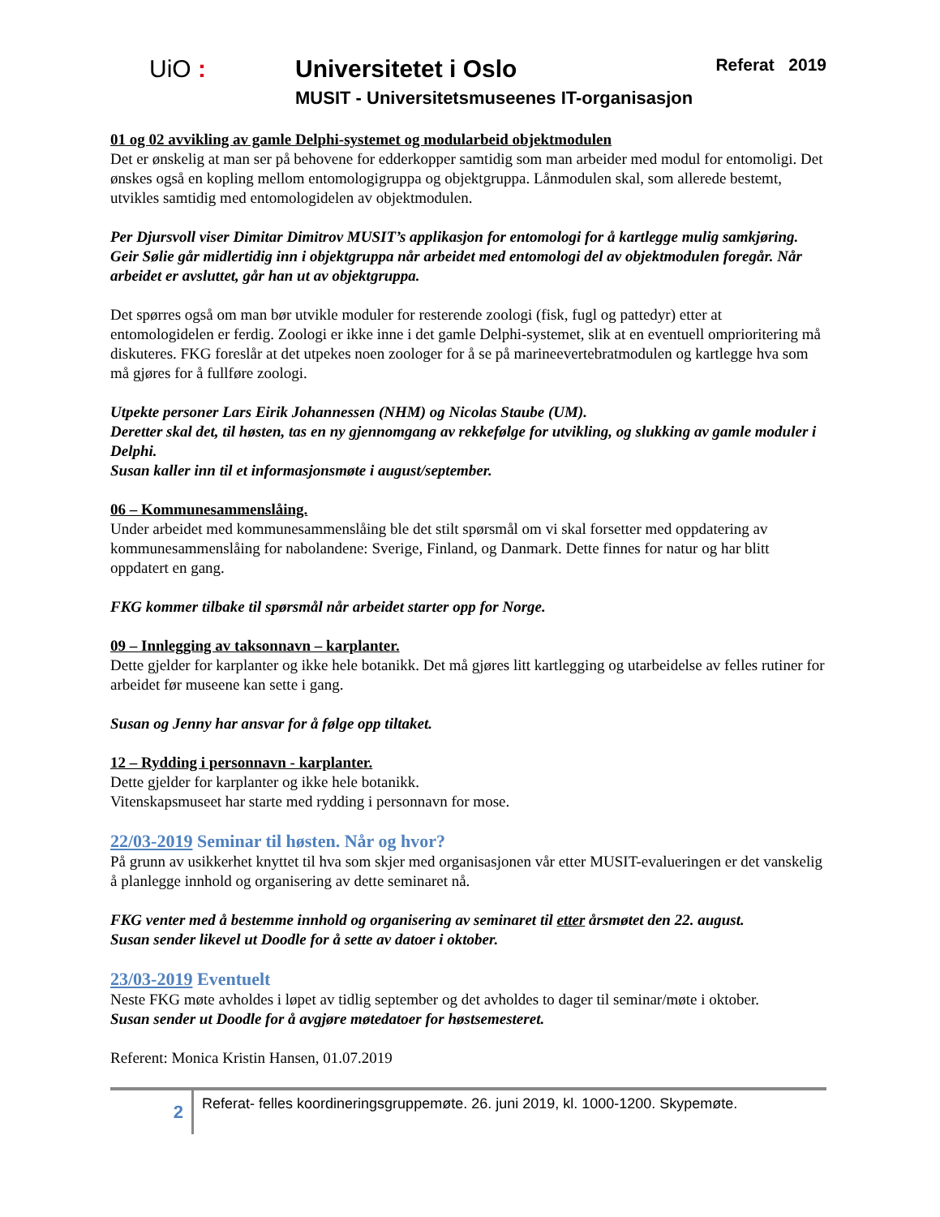UiO : Universitetet i Oslo
MUSIT - Universitetsmuseenes IT-organisasjon
Referat 2019
01 og 02 avvikling av gamle Delphi-systemet og modularbeid objektmodulen
Det er ønskelig at man ser på behovene for edderkopper samtidig som man arbeider med modul for entomoligi. Det ønskes også en kopling mellom entomologigruppa og objektgruppa. Lånmodulen skal, som allerede bestemt, utvikles samtidig med entomologidelen av objektmodulen.
Per Djursvoll viser Dimitar Dimitrov MUSIT’s applikasjon for entomologi for å kartlegge mulig samkjøring.
Geir Sølie går midlertidig inn i objektgruppa når arbeidet med entomologi del av objektmodulen foregår. Når arbeidet er avsluttet, går han ut av objektgruppa.
Det spørres også om man bør utvikle moduler for resterende zoologi (fisk, fugl og pattedyr) etter at entomologidelen er ferdig. Zoologi er ikke inne i det gamle Delphi-systemet, slik at en eventuell omprioritering må diskuteres. FKG foreslår at det utpekes noen zoologer for å se på marineevertebratmodulen og kartlegge hva som må gjøres for å fullføre zoologi.
Utpekte personer Lars Eirik Johannessen (NHM) og Nicolas Staube (UM).
Deretter skal det, til høsten, tas en ny gjennomgang av rekkefølge for utvikling, og slukking av gamle moduler i Delphi.
Susan kaller inn til et informasjonsmøte i august/september.
06 – Kommunesammenslåing.
Under arbeidet med kommunesammenslåing ble det stilt spørsmål om vi skal forsetter med oppdatering av kommunesammenslåing for nabolandene: Sverige, Finland, og Danmark. Dette finnes for natur og har blitt oppdatert en gang.
FKG kommer tilbake til spørsmål når arbeidet starter opp for Norge.
09 – Innlegging av taksonnavn – karplanter.
Dette gjelder for karplanter og ikke hele botanikk. Det må gjøres litt kartlegging og utarbeidelse av felles rutiner for arbeidet før museene kan sette i gang.
Susan og Jenny har ansvar for å følge opp tiltaket.
12 – Rydding i personnavn - karplanter.
Dette gjelder for karplanter og ikke hele botanikk.
Vitenskapsmuseet har starte med rydding i personnavn for mose.
22/03-2019 Seminar til høsten. Når og hvor?
På grunn av usikkerhet knyttet til hva som skjer med organisasjonen vår etter MUSIT-evalueringen er det vanskelig å planlegge innhold og organisering av dette seminaret nå.
FKG venter med å bestemme innhold og organisering av seminaret til etter årsmøtet den 22. august.
Susan sender likevel ut Doodle for å sette av datoer i oktober.
23/03-2019 Eventuelt
Neste FKG møte avholdes i løpet av tidlig september og det avholdes to dager til seminar/møte i oktober.
Susan sender ut Doodle for å avgjøre møtedatoer for høstsemesteret.
Referent: Monica Kristin Hansen, 01.07.2019
2
Referat- felles koordineringsgruppemøte. 26. juni 2019, kl. 1000-1200. Skypemøte.